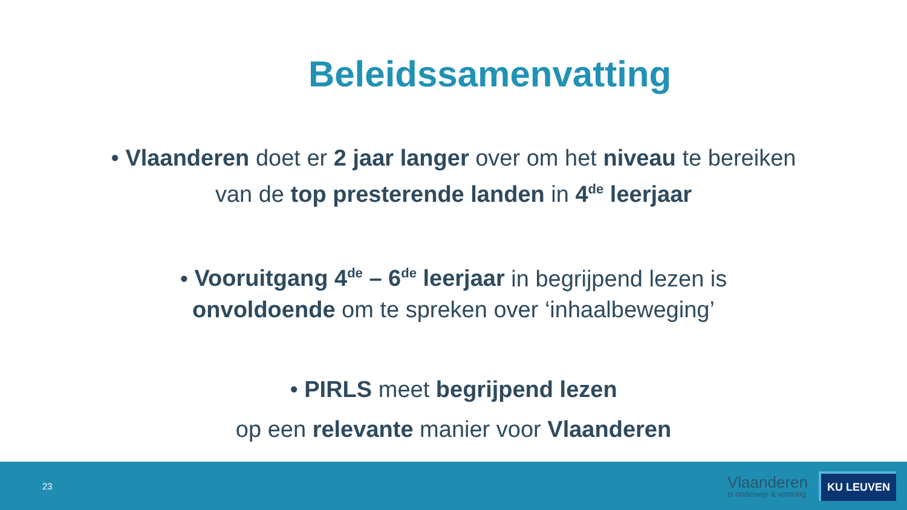Beleidssamenvatting
• Vlaanderen doet er 2 jaar langer over om het niveau te bereiken
van de top presterende landen in 4<sup>de</sup> leerjaar
• Vooruitgang 4<sup>de</sup> – 6<sup>de</sup> leerjaar in begrijpend lezen is
onvoldoende om te spreken over ‘inhaalbeweging’
• PIRLS meet begrijpend lezen
op een relevante manier voor Vlaanderen
23
Vlaanderen
is onderwijs & vorming
KU LEUVEN